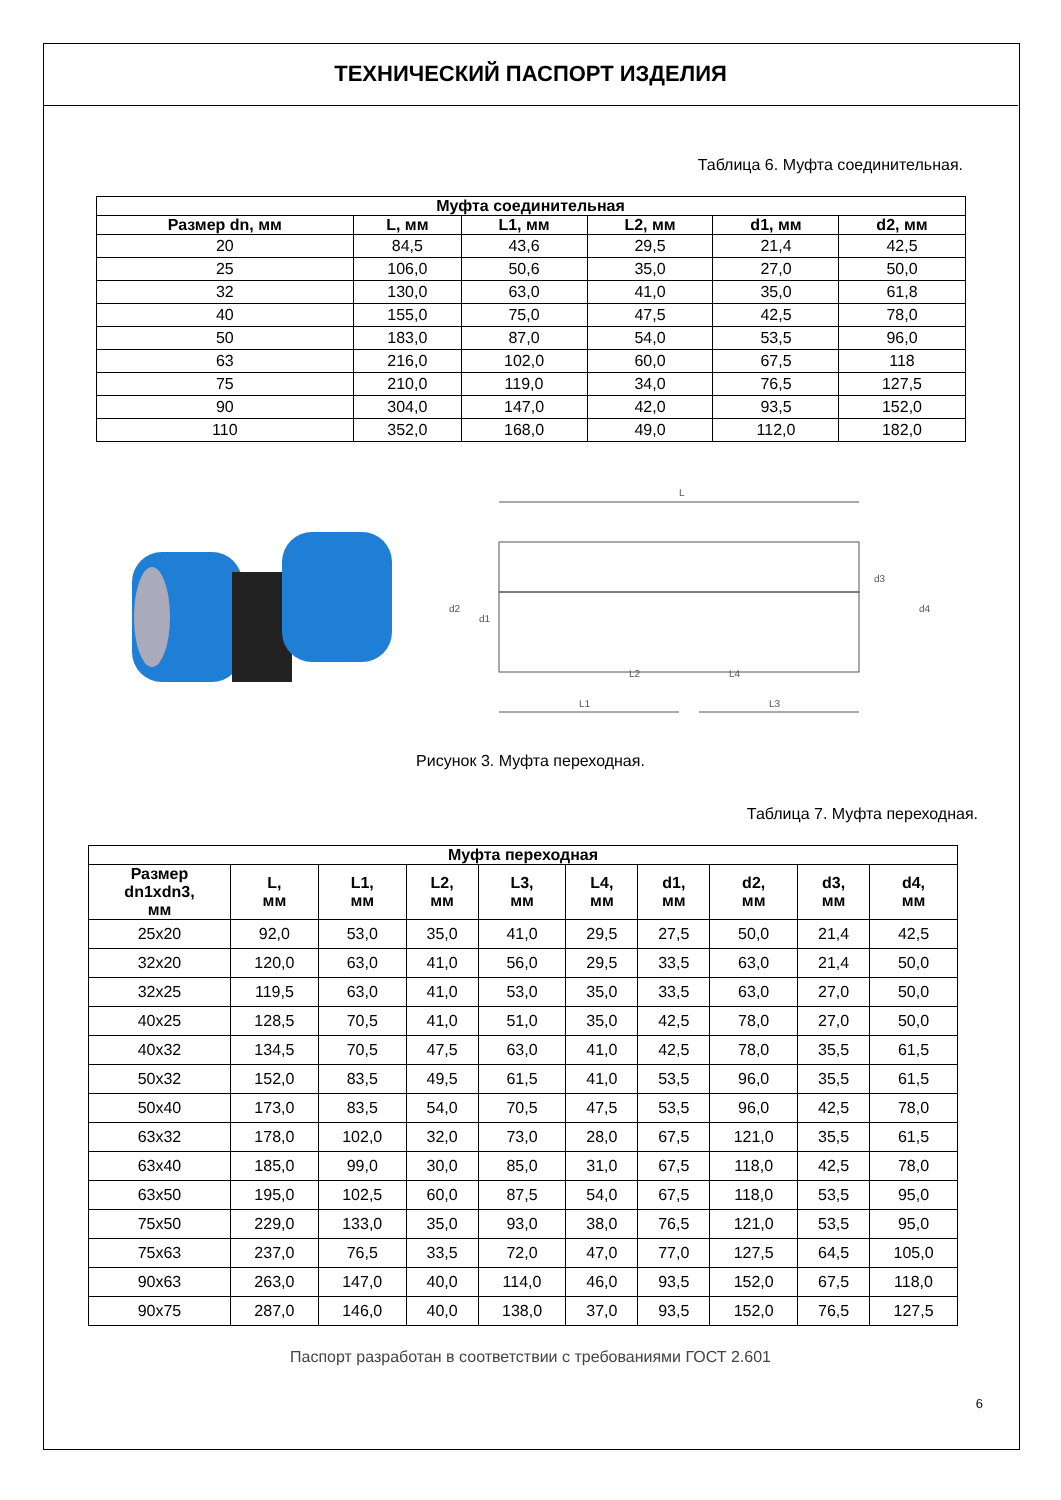ТЕХНИЧЕСКИЙ ПАСПОРТ ИЗДЕЛИЯ
Таблица 6. Муфта соединительная.
| Муфта соединительная | | | | | |
| --- | --- | --- | --- | --- | --- |
| Размер dn, мм | L, мм | L1, мм | L2, мм | d1, мм | d2, мм |
| 20 | 84,5 | 43,6 | 29,5 | 21,4 | 42,5 |
| 25 | 106,0 | 50,6 | 35,0 | 27,0 | 50,0 |
| 32 | 130,0 | 63,0 | 41,0 | 35,0 | 61,8 |
| 40 | 155,0 | 75,0 | 47,5 | 42,5 | 78,0 |
| 50 | 183,0 | 87,0 | 54,0 | 53,5 | 96,0 |
| 63 | 216,0 | 102,0 | 60,0 | 67,5 | 118 |
| 75 | 210,0 | 119,0 | 34,0 | 76,5 | 127,5 |
| 90 | 304,0 | 147,0 | 42,0 | 93,5 | 152,0 |
| 110 | 352,0 | 168,0 | 49,0 | 112,0 | 182,0 |
L
L1
L3
L2
L4
d2
d1
d3
d4
Рисунок 3. Муфта переходная.
Таблица 7. Муфта переходная.
| Муфта переходная | | | | | | | | | |
| --- | --- | --- | --- | --- | --- | --- | --- | --- | --- |
| Размер dn1xdn3, мм | L, мм | L1, мм | L2, мм | L3, мм | L4, мм | d1, мм | d2, мм | d3, мм | d4, мм |
| 25x20 | 92,0 | 53,0 | 35,0 | 41,0 | 29,5 | 27,5 | 50,0 | 21,4 | 42,5 |
| 32x20 | 120,0 | 63,0 | 41,0 | 56,0 | 29,5 | 33,5 | 63,0 | 21,4 | 50,0 |
| 32x25 | 119,5 | 63,0 | 41,0 | 53,0 | 35,0 | 33,5 | 63,0 | 27,0 | 50,0 |
| 40x25 | 128,5 | 70,5 | 41,0 | 51,0 | 35,0 | 42,5 | 78,0 | 27,0 | 50,0 |
| 40x32 | 134,5 | 70,5 | 47,5 | 63,0 | 41,0 | 42,5 | 78,0 | 35,5 | 61,5 |
| 50x32 | 152,0 | 83,5 | 49,5 | 61,5 | 41,0 | 53,5 | 96,0 | 35,5 | 61,5 |
| 50x40 | 173,0 | 83,5 | 54,0 | 70,5 | 47,5 | 53,5 | 96,0 | 42,5 | 78,0 |
| 63x32 | 178,0 | 102,0 | 32,0 | 73,0 | 28,0 | 67,5 | 121,0 | 35,5 | 61,5 |
| 63x40 | 185,0 | 99,0 | 30,0 | 85,0 | 31,0 | 67,5 | 118,0 | 42,5 | 78,0 |
| 63x50 | 195,0 | 102,5 | 60,0 | 87,5 | 54,0 | 67,5 | 118,0 | 53,5 | 95,0 |
| 75x50 | 229,0 | 133,0 | 35,0 | 93,0 | 38,0 | 76,5 | 121,0 | 53,5 | 95,0 |
| 75x63 | 237,0 | 76,5 | 33,5 | 72,0 | 47,0 | 77,0 | 127,5 | 64,5 | 105,0 |
| 90x63 | 263,0 | 147,0 | 40,0 | 114,0 | 46,0 | 93,5 | 152,0 | 67,5 | 118,0 |
| 90x75 | 287,0 | 146,0 | 40,0 | 138,0 | 37,0 | 93,5 | 152,0 | 76,5 | 127,5 |
Паспорт разработан в соответствии с требованиями ГОСТ 2.601
6